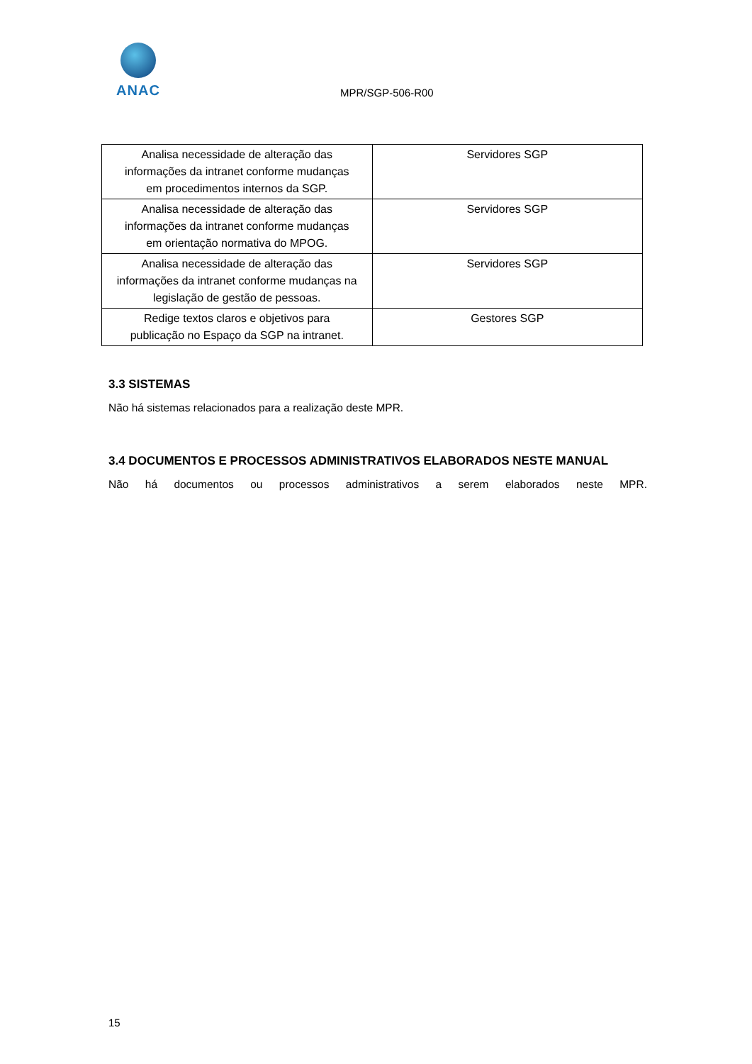ANAC
MPR/SGP-506-R00
| Analisa necessidade de alteração das informações da intranet conforme mudanças em procedimentos internos da SGP. | Servidores SGP |
| Analisa necessidade de alteração das informações da intranet conforme mudanças em orientação normativa do MPOG. | Servidores SGP |
| Analisa necessidade de alteração das informações da intranet conforme mudanças na legislação de gestão de pessoas. | Servidores SGP |
| Redige textos claros e objetivos para publicação no Espaço da SGP na intranet. | Gestores SGP |
3.3 SISTEMAS
Não há sistemas relacionados para a realização deste MPR.
3.4 DOCUMENTOS E PROCESSOS ADMINISTRATIVOS ELABORADOS NESTE MANUAL
Não há documentos ou processos administrativos a serem elaborados neste MPR.
15